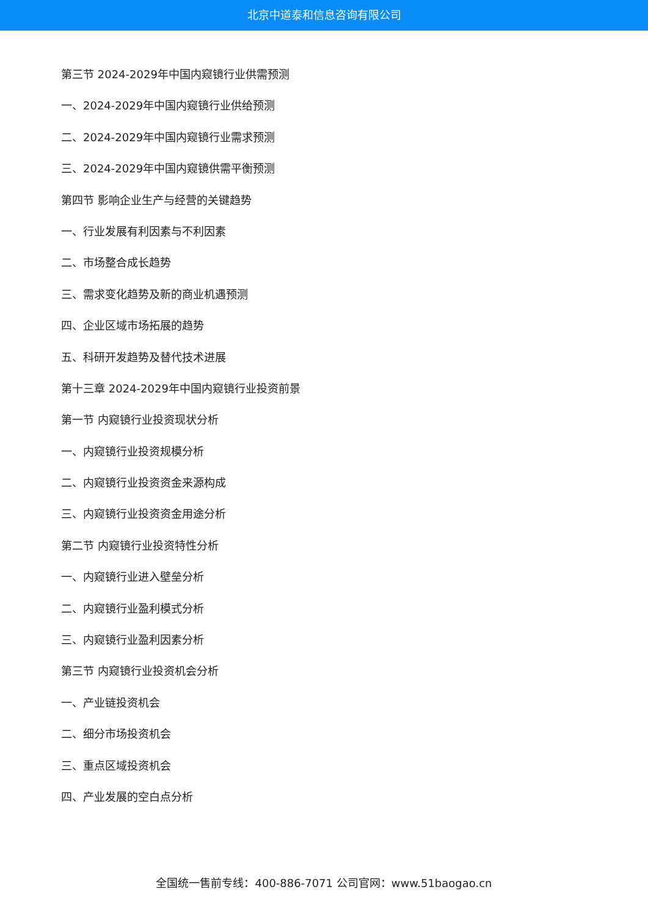北京中道泰和信息咨询有限公司
第三节 2024-2029年中国内窥镜行业供需预测
一、2024-2029年中国内窥镜行业供给预测
二、2024-2029年中国内窥镜行业需求预测
三、2024-2029年中国内窥镜供需平衡预测
第四节 影响企业生产与经营的关键趋势
一、行业发展有利因素与不利因素
二、市场整合成长趋势
三、需求变化趋势及新的商业机遇预测
四、企业区域市场拓展的趋势
五、科研开发趋势及替代技术进展
第十三章 2024-2029年中国内窥镜行业投资前景
第一节 内窥镜行业投资现状分析
一、内窥镜行业投资规模分析
二、内窥镜行业投资资金来源构成
三、内窥镜行业投资资金用途分析
第二节 内窥镜行业投资特性分析
一、内窥镜行业进入壁垒分析
二、内窥镜行业盈利模式分析
三、内窥镜行业盈利因素分析
第三节 内窥镜行业投资机会分析
一、产业链投资机会
二、细分市场投资机会
三、重点区域投资机会
四、产业发展的空白点分析
全国统一售前专线：400-886-7071 公司官网：www.51baogao.cn